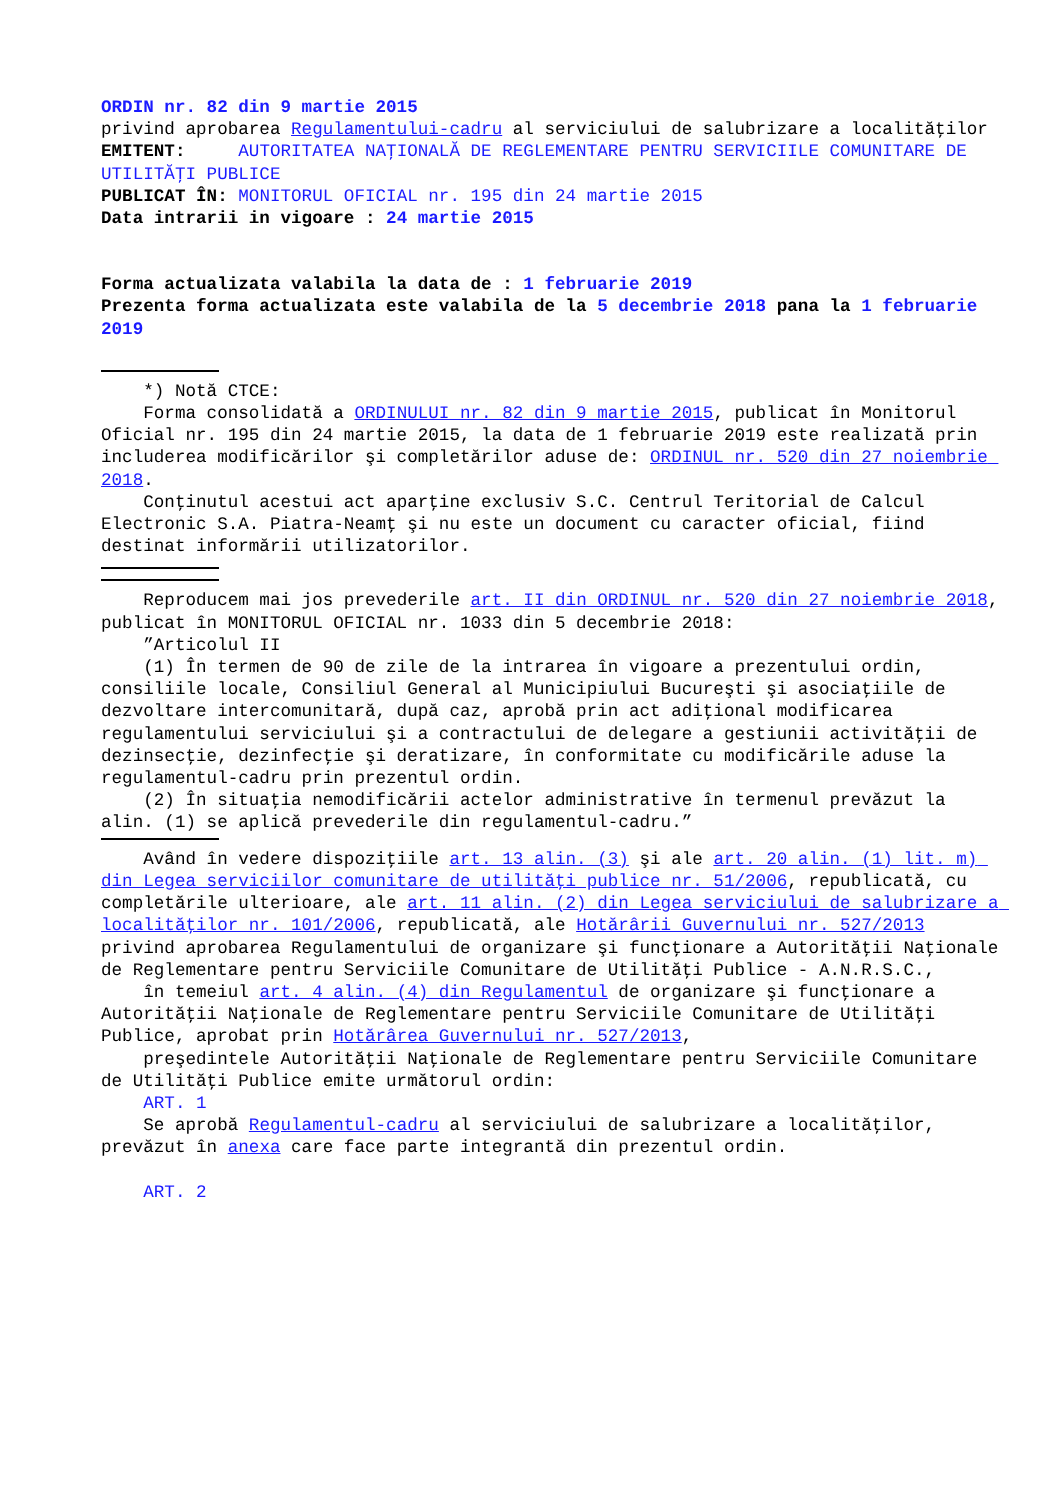ORDIN nr. 82 din 9 martie 2015
privind aprobarea Regulamentului-cadru al serviciului de salubrizare a localităţilor
EMITENT: AUTORITATEA NAŢIONALĂ DE REGLEMENTARE PENTRU SERVICIILE COMUNITARE DE UTILITĂŢI PUBLICE
PUBLICAT ÎN: MONITORUL OFICIAL nr. 195 din 24 martie 2015
Data intrarii in vigoare : 24 martie 2015
Forma actualizata valabila la data de : 1 februarie 2019
Prezenta forma actualizata este valabila de la 5 decembrie 2018 pana la 1 februarie 2019
*) Notă CTCE:
Forma consolidată a ORDINULUI nr. 82 din 9 martie 2015, publicat în Monitorul Oficial nr. 195 din 24 martie 2015, la data de 1 februarie 2019 este realizată prin includerea modificărilor şi completărilor aduse de: ORDINUL nr. 520 din 27 noiembrie 2018.
Conţinutul acestui act aparţine exclusiv S.C. Centrul Teritorial de Calcul Electronic S.A. Piatra-Neamţ şi nu este un document cu caracter oficial, fiind destinat informării utilizatorilor.
Reproducem mai jos prevederile art. II din ORDINUL nr. 520 din 27 noiembrie 2018, publicat în MONITORUL OFICIAL nr. 1033 din 5 decembrie 2018:
”Articolul II
(1) În termen de 90 de zile de la intrarea în vigoare a prezentului ordin, consiliile locale, Consiliul General al Municipiului Bucureşti şi asociaţiile de dezvoltare intercomunitară, după caz, aprobă prin act adiţional modificarea regulamentului serviciului şi a contractului de delegare a gestiunii activităţii de dezinsecţie, dezinfecţie şi deratizare, în conformitate cu modificările aduse la regulamentul-cadru prin prezentul ordin.
(2) În situaţia nemodificării actelor administrative în termenul prevăzut la alin. (1) se aplică prevederile din regulamentul-cadru.”
Având în vedere dispoziţiile art. 13 alin. (3) şi ale art. 20 alin. (1) lit. m) din Legea serviciilor comunitare de utilităţi publice nr. 51/2006, republicată, cu completările ulterioare, ale art. 11 alin. (2) din Legea serviciului de salubrizare a localităţilor nr. 101/2006, republicată, ale Hotărârii Guvernului nr. 527/2013 privind aprobarea Regulamentului de organizare şi funcţionare a Autorităţii Naţionale de Reglementare pentru Serviciile Comunitare de Utilităţi Publice - A.N.R.S.C.,
în temeiul art. 4 alin. (4) din Regulamentul de organizare şi funcţionare a Autorităţii Naţionale de Reglementare pentru Serviciile Comunitare de Utilităţi Publice, aprobat prin Hotărârea Guvernului nr. 527/2013,
preşedintele Autorităţii Naţionale de Reglementare pentru Serviciile Comunitare de Utilităţi Publice emite următorul ordin:
ART. 1
Se aprobă Regulamentul-cadru al serviciului de salubrizare a localităţilor, prevăzut în anexa care face parte integrantă din prezentul ordin.
ART. 2